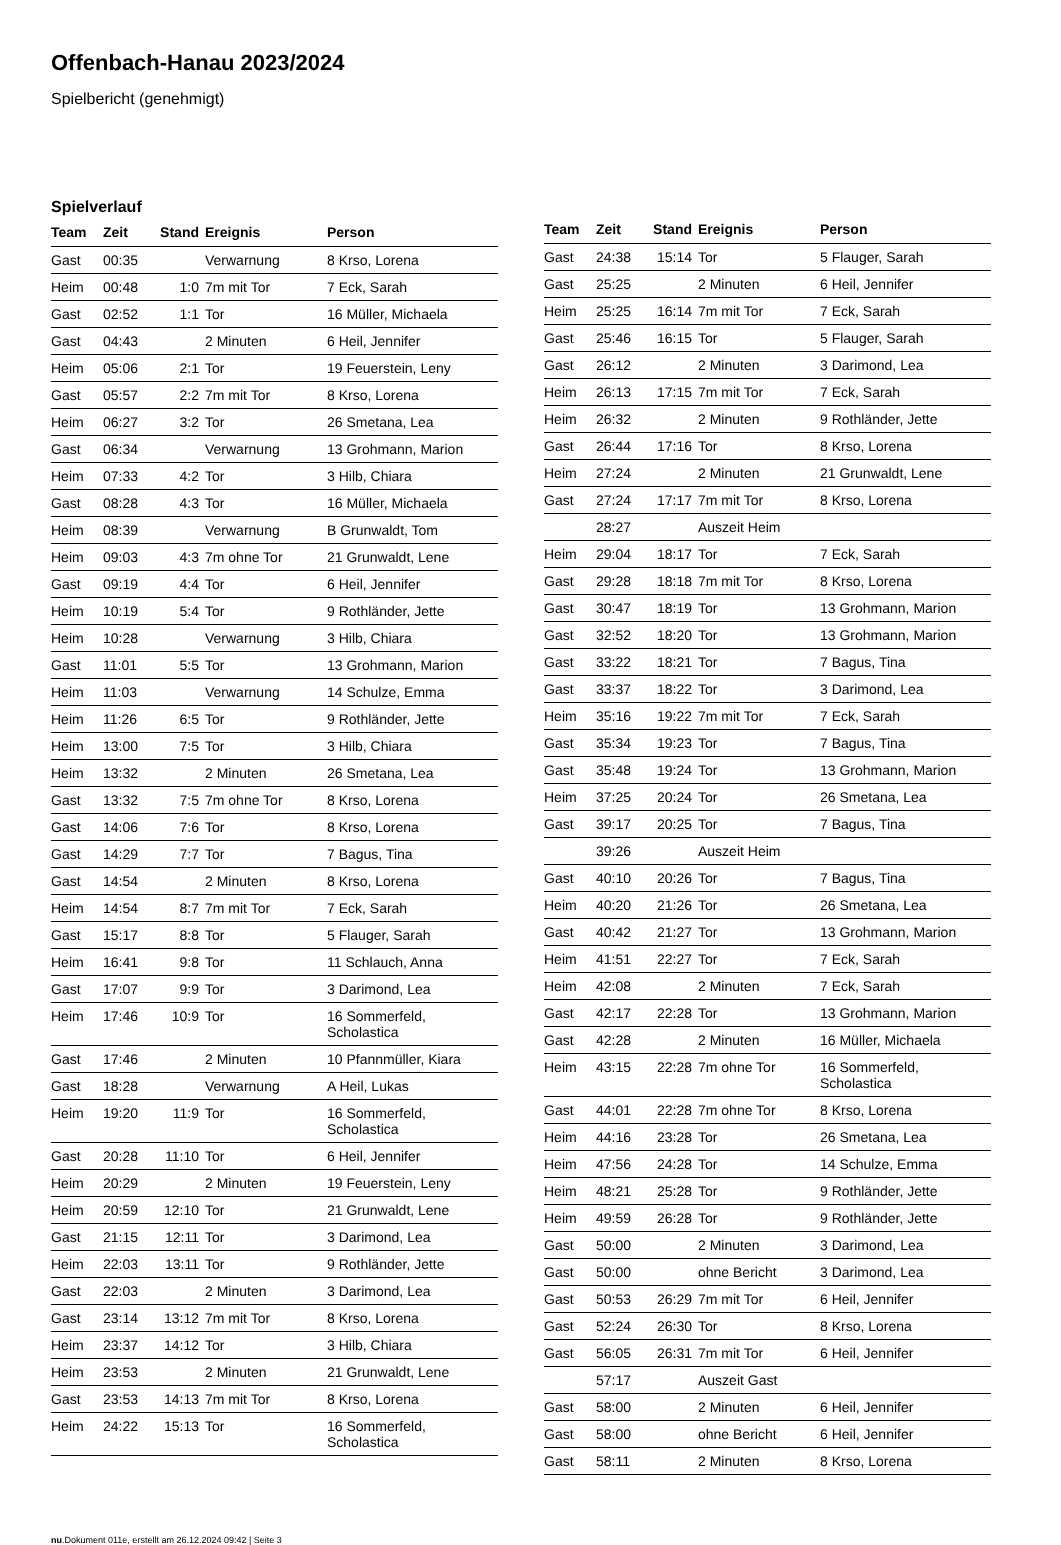Offenbach-Hanau 2023/2024
Spielbericht (genehmigt)
Spielverlauf
| Team | Zeit | Stand | Ereignis | Person |
| --- | --- | --- | --- | --- |
| Gast | 00:35 | | Verwarnung | 8 Krso, Lorena |
| Heim | 00:48 | 1:0 | 7m mit Tor | 7 Eck, Sarah |
| Gast | 02:52 | 1:1 | Tor | 16 Müller, Michaela |
| Gast | 04:43 | | 2 Minuten | 6 Heil, Jennifer |
| Heim | 05:06 | 2:1 | Tor | 19 Feuerstein, Leny |
| Gast | 05:57 | 2:2 | 7m mit Tor | 8 Krso, Lorena |
| Heim | 06:27 | 3:2 | Tor | 26 Smetana, Lea |
| Gast | 06:34 | | Verwarnung | 13 Grohmann, Marion |
| Heim | 07:33 | 4:2 | Tor | 3 Hilb, Chiara |
| Gast | 08:28 | 4:3 | Tor | 16 Müller, Michaela |
| Heim | 08:39 | | Verwarnung | B Grunwaldt, Tom |
| Heim | 09:03 | 4:3 | 7m ohne Tor | 21 Grunwaldt, Lene |
| Gast | 09:19 | 4:4 | Tor | 6 Heil, Jennifer |
| Heim | 10:19 | 5:4 | Tor | 9 Rothländer, Jette |
| Heim | 10:28 | | Verwarnung | 3 Hilb, Chiara |
| Gast | 11:01 | 5:5 | Tor | 13 Grohmann, Marion |
| Heim | 11:03 | | Verwarnung | 14 Schulze, Emma |
| Heim | 11:26 | 6:5 | Tor | 9 Rothländer, Jette |
| Heim | 13:00 | 7:5 | Tor | 3 Hilb, Chiara |
| Heim | 13:32 | | 2 Minuten | 26 Smetana, Lea |
| Gast | 13:32 | 7:5 | 7m ohne Tor | 8 Krso, Lorena |
| Gast | 14:06 | 7:6 | Tor | 8 Krso, Lorena |
| Gast | 14:29 | 7:7 | Tor | 7 Bagus, Tina |
| Gast | 14:54 | | 2 Minuten | 8 Krso, Lorena |
| Heim | 14:54 | 8:7 | 7m mit Tor | 7 Eck, Sarah |
| Gast | 15:17 | 8:8 | Tor | 5 Flauger, Sarah |
| Heim | 16:41 | 9:8 | Tor | 11 Schlauch, Anna |
| Gast | 17:07 | 9:9 | Tor | 3 Darimond, Lea |
| Heim | 17:46 | 10:9 | Tor | 16 Sommerfeld, Scholastica |
| Gast | 17:46 | | 2 Minuten | 10 Pfannmüller, Kiara |
| Gast | 18:28 | | Verwarnung | A Heil, Lukas |
| Heim | 19:20 | 11:9 | Tor | 16 Sommerfeld, Scholastica |
| Gast | 20:28 | 11:10 | Tor | 6 Heil, Jennifer |
| Heim | 20:29 | | 2 Minuten | 19 Feuerstein, Leny |
| Heim | 20:59 | 12:10 | Tor | 21 Grunwaldt, Lene |
| Gast | 21:15 | 12:11 | Tor | 3 Darimond, Lea |
| Heim | 22:03 | 13:11 | Tor | 9 Rothländer, Jette |
| Gast | 22:03 | | 2 Minuten | 3 Darimond, Lea |
| Gast | 23:14 | 13:12 | 7m mit Tor | 8 Krso, Lorena |
| Heim | 23:37 | 14:12 | Tor | 3 Hilb, Chiara |
| Heim | 23:53 | | 2 Minuten | 21 Grunwaldt, Lene |
| Gast | 23:53 | 14:13 | 7m mit Tor | 8 Krso, Lorena |
| Heim | 24:22 | 15:13 | Tor | 16 Sommerfeld, Scholastica |
| Team | Zeit | Stand | Ereignis | Person |
| --- | --- | --- | --- | --- |
| Gast | 24:38 | 15:14 | Tor | 5 Flauger, Sarah |
| Gast | 25:25 | | 2 Minuten | 6 Heil, Jennifer |
| Heim | 25:25 | 16:14 | 7m mit Tor | 7 Eck, Sarah |
| Gast | 25:46 | 16:15 | Tor | 5 Flauger, Sarah |
| Gast | 26:12 | | 2 Minuten | 3 Darimond, Lea |
| Heim | 26:13 | 17:15 | 7m mit Tor | 7 Eck, Sarah |
| Heim | 26:32 | | 2 Minuten | 9 Rothländer, Jette |
| Gast | 26:44 | 17:16 | Tor | 8 Krso, Lorena |
| Heim | 27:24 | | 2 Minuten | 21 Grunwaldt, Lene |
| Gast | 27:24 | 17:17 | 7m mit Tor | 8 Krso, Lorena |
| | 28:27 | | Auszeit Heim | |
| Heim | 29:04 | 18:17 | Tor | 7 Eck, Sarah |
| Gast | 29:28 | 18:18 | 7m mit Tor | 8 Krso, Lorena |
| Gast | 30:47 | 18:19 | Tor | 13 Grohmann, Marion |
| Gast | 32:52 | 18:20 | Tor | 13 Grohmann, Marion |
| Gast | 33:22 | 18:21 | Tor | 7 Bagus, Tina |
| Gast | 33:37 | 18:22 | Tor | 3 Darimond, Lea |
| Heim | 35:16 | 19:22 | 7m mit Tor | 7 Eck, Sarah |
| Gast | 35:34 | 19:23 | Tor | 7 Bagus, Tina |
| Gast | 35:48 | 19:24 | Tor | 13 Grohmann, Marion |
| Heim | 37:25 | 20:24 | Tor | 26 Smetana, Lea |
| Gast | 39:17 | 20:25 | Tor | 7 Bagus, Tina |
| | 39:26 | | Auszeit Heim | |
| Gast | 40:10 | 20:26 | Tor | 7 Bagus, Tina |
| Heim | 40:20 | 21:26 | Tor | 26 Smetana, Lea |
| Gast | 40:42 | 21:27 | Tor | 13 Grohmann, Marion |
| Heim | 41:51 | 22:27 | Tor | 7 Eck, Sarah |
| Heim | 42:08 | | 2 Minuten | 7 Eck, Sarah |
| Gast | 42:17 | 22:28 | Tor | 13 Grohmann, Marion |
| Gast | 42:28 | | 2 Minuten | 16 Müller, Michaela |
| Heim | 43:15 | 22:28 | 7m ohne Tor | 16 Sommerfeld, Scholastica |
| Gast | 44:01 | 22:28 | 7m ohne Tor | 8 Krso, Lorena |
| Heim | 44:16 | 23:28 | Tor | 26 Smetana, Lea |
| Heim | 47:56 | 24:28 | Tor | 14 Schulze, Emma |
| Heim | 48:21 | 25:28 | Tor | 9 Rothländer, Jette |
| Heim | 49:59 | 26:28 | Tor | 9 Rothländer, Jette |
| Gast | 50:00 | | 2 Minuten | 3 Darimond, Lea |
| Gast | 50:00 | | ohne Bericht | 3 Darimond, Lea |
| Gast | 50:53 | 26:29 | 7m mit Tor | 6 Heil, Jennifer |
| Gast | 52:24 | 26:30 | Tor | 8 Krso, Lorena |
| Gast | 56:05 | 26:31 | 7m mit Tor | 6 Heil, Jennifer |
| | 57:17 | | Auszeit Gast | |
| Gast | 58:00 | | 2 Minuten | 6 Heil, Jennifer |
| Gast | 58:00 | | ohne Bericht | 6 Heil, Jennifer |
| Gast | 58:11 | | 2 Minuten | 8 Krso, Lorena |
nu.Dokument 011e, erstellt am 26.12.2024 09:42 | Seite 3